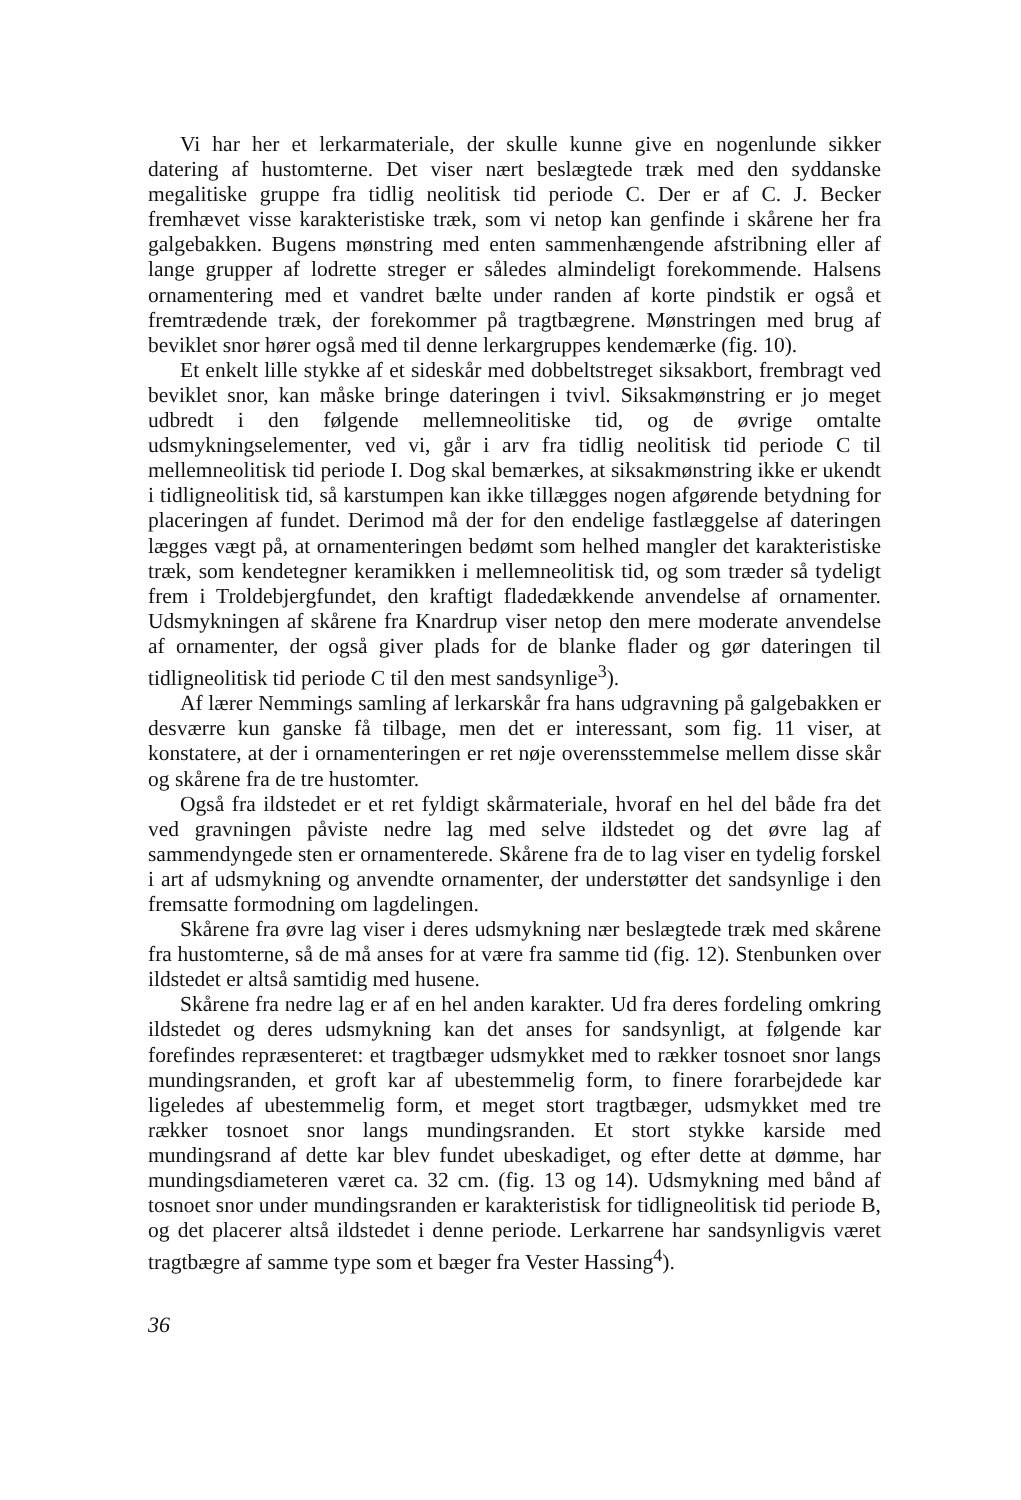Vi har her et lerkarmateriale, der skulle kunne give en nogenlunde sikker datering af hustomterne. Det viser nært beslægtede træk med den syddanske megalitiske gruppe fra tidlig neolitisk tid periode C. Der er af C. J. Becker fremhævet visse karakteristiske træk, som vi netop kan genfinde i skårene her fra galgebakken. Bugens mønstring med enten sammenhængende afstribning eller af lange grupper af lodrette streger er således almindeligt forekommende. Halsens ornamentering med et vandret bælte under randen af korte pindstik er også et fremtrædende træk, der forekommer på tragtbægrene. Mønstringen med brug af beviklet snor hører også med til denne lerkargruppes kendemærke (fig. 10).
Et enkelt lille stykke af et sideskår med dobbeltstreget siksakbort, frembragt ved beviklet snor, kan måske bringe dateringen i tvivl. Siksakmønstring er jo meget udbredt i den følgende mellemneolitiske tid, og de øvrige omtalte udsmykningselementer, ved vi, går i arv fra tidlig neolitisk tid periode C til mellemneolitisk tid periode I. Dog skal bemærkes, at siksakmønstring ikke er ukendt i tidligneolitisk tid, så karstumpen kan ikke tillægges nogen afgørende betydning for placeringen af fundet. Derimod må der for den endelige fastlæggelse af dateringen lægges vægt på, at ornamenteringen bedømt som helhed mangler det karakteristiske træk, som kendetegner keramikken i mellemneolitisk tid, og som træder så tydeligt frem i Troldebjergfundet, den kraftigt fladedækkende anvendelse af ornamenter. Udsmykningen af skårene fra Knardrup viser netop den mere moderate anvendelse af ornamenter, der også giver plads for de blanke flader og gør dateringen til tidligneolitisk tid periode C til den mest sandsynlige<sup>3</sup>).
Af lærer Nemmings samling af lerkarskår fra hans udgravning på galgebakken er desværre kun ganske få tilbage, men det er interessant, som fig. 11 viser, at konstatere, at der i ornamenteringen er ret nøje overensstemmelse mellem disse skår og skårene fra de tre hustomter.
Også fra ildstedet er et ret fyldigt skårmateriale, hvoraf en hel del både fra det ved gravningen påviste nedre lag med selve ildstedet og det øvre lag af sammendyngede sten er ornamenterede. Skårene fra de to lag viser en tydelig forskel i art af udsmykning og anvendte ornamenter, der understøtter det sandsynlige i den fremsatte formodning om lagdelingen.
Skårene fra øvre lag viser i deres udsmykning nær beslægtede træk med skårene fra hustomterne, så de må anses for at være fra samme tid (fig. 12). Stenbunken over ildstedet er altså samtidig med husene.
Skårene fra nedre lag er af en hel anden karakter. Ud fra deres fordeling omkring ildstedet og deres udsmykning kan det anses for sandsynligt, at følgende kar forefindes repræsenteret: et tragtbæger udsmykket med to rækker tosnoet snor langs mundingsranden, et groft kar af ubestemmelig form, to finere forarbejdede kar ligeledes af ubestemmelig form, et meget stort tragtbæger, udsmykket med tre rækker tosnoet snor langs mundingsranden. Et stort stykke karside med mundingsrand af dette kar blev fundet ubeskadiget, og efter dette at dømme, har mundingsdiameteren været ca. 32 cm. (fig. 13 og 14). Udsmykning med bånd af tosnoet snor under mundingsranden er karakteristisk for tidligneolitisk tid periode B, og det placerer altså ildstedet i denne periode. Lerkarrene har sandsynligvis været tragtbægre af samme type som et bæger fra Vester Hassing<sup>4</sup>).
36